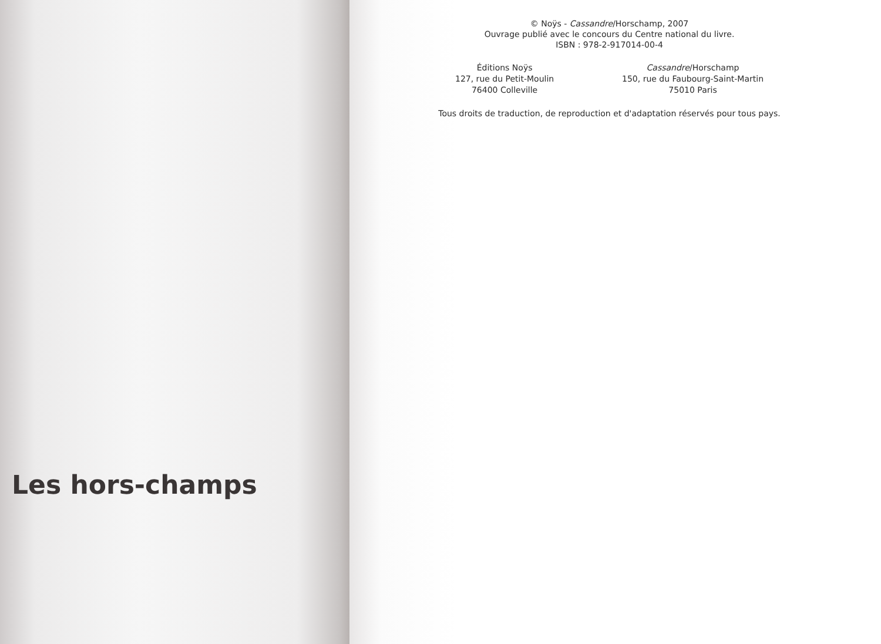Les hors-champs
© Noÿs - Cassandre/Horschamp, 2007
Ouvrage publié avec le concours du Centre national du livre.
ISBN : 978-2-917014-00-4
Éditions Noÿs
127, rue du Petit-Moulin
76400 Colleville
Cassandre/Horschamp
150, rue du Faubourg-Saint-Martin
75010 Paris
Tous droits de traduction, de reproduction et d'adaptation réservés pour tous pays.